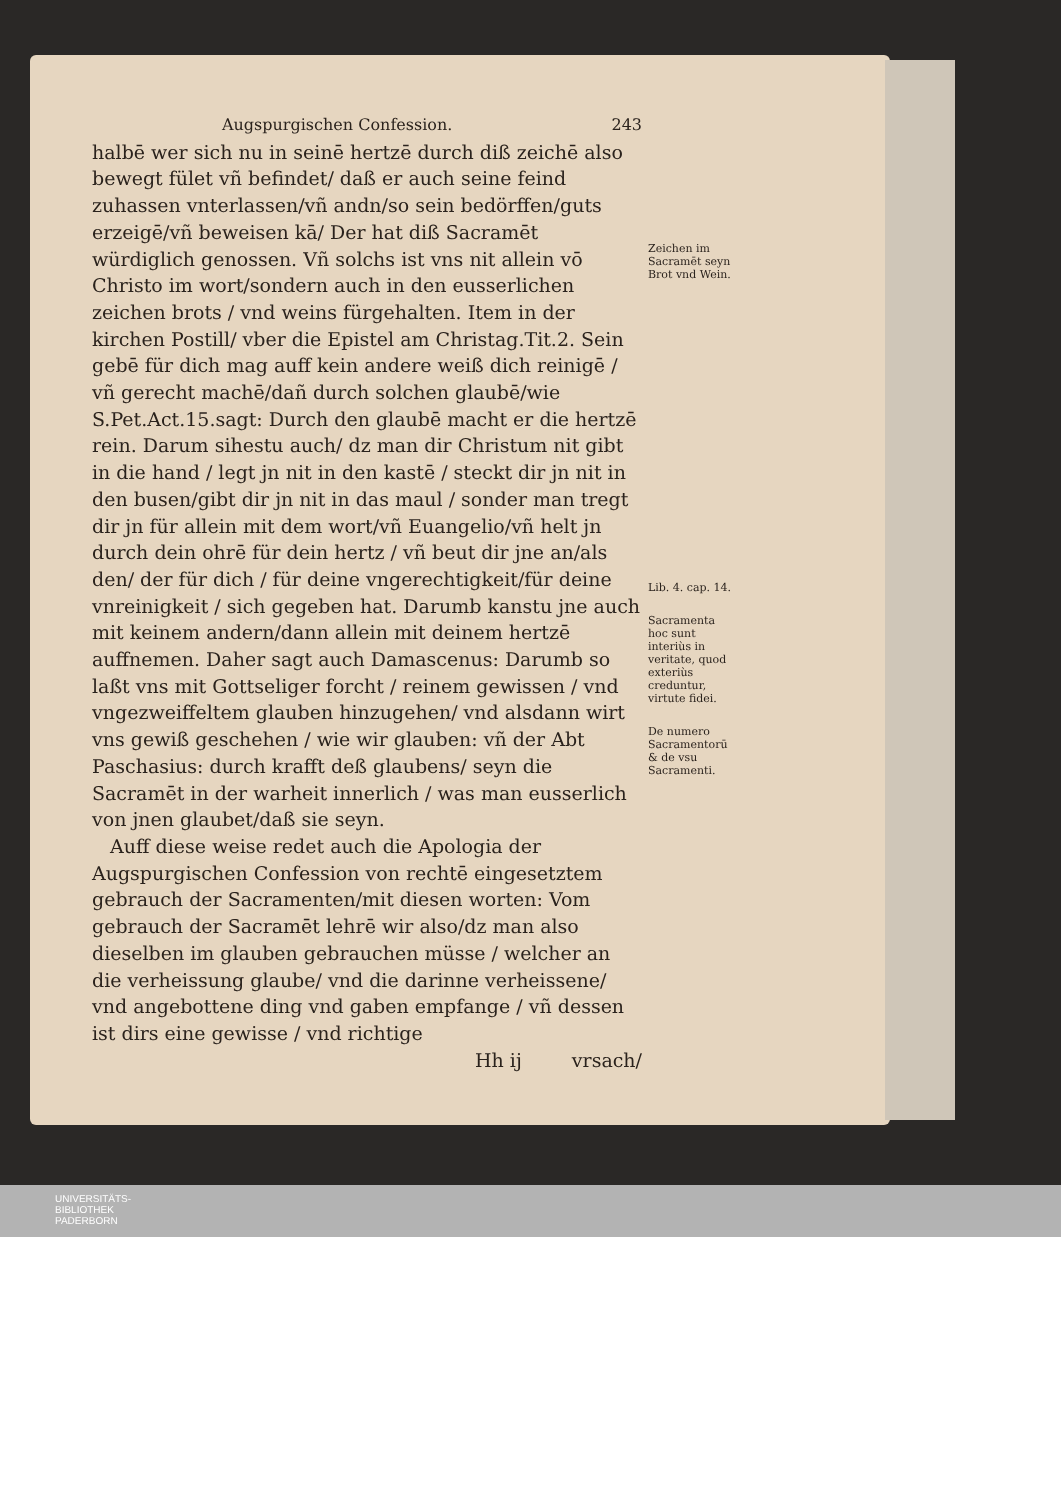Augspurgischen Confession. 243
halbē wer sich nu in seinē hertzē durch diß zeichē also bewegt fület vñ befindet/ daß er auch seine feind zuhassen vnterlassen/vñ andn/so sein bedörffen/guts erzeigē/vñ beweisen kā/ Der hat diß Sacramēt würdiglich genossen. Vñ solchs ist vns nit allein vō Christo im wort/sondern auch in den eusserlichen zeichen brots / vnd weins fürgehalten. Item in der kirchen Postill/ vber die Epistel am Christag.Tit.2. Sein gebē für dich mag auff kein andere weiß dich reinigē / vñ gerecht machē/dañ durch solchen glaubē/wie S.Pet.Act.15.sagt: Durch den glaubē macht er die hertzē rein. Darum sihestu auch/ dz man dir Christum nit gibt in die hand / legt jn nit in den kastē / steckt dir jn nit in den busen/gibt dir jn nit in das maul / sonder man tregt dir jn für allein mit dem wort/vñ Euangelio/vñ helt jn durch dein ohrē für dein hertz / vñ beut dir jne an/als den/ der für dich / für deine vngerechtigkeit/für deine vnreinigkeit / sich gegeben hat. Darumb kanstu jne auch mit keinem andern/dann allein mit deinem hertzē auffnemen. Daher sagt auch Damascenus: Darumb so laßt vns mit Gottseliger forcht / reinem gewissen / vnd vngezweiffeltem glauben hinzugehen/ vnd alsdann wirt vns gewiß geschehen / wie wir glauben: vñ der Abt Paschasius: durch krafft deß glaubens/ seyn die Sacramēt in der warheit innerlich / was man eusserlich von jnen glaubet/daß sie seyn.
Auff diese weise redet auch die Apologia der Augspurgischen Confession von rechtē eingesetztem gebrauch der Sacramenten/mit diesen worten: Vom gebrauch der Sacramēt lehrē wir also/dz man also dieselben im glauben gebrauchen müsse / welcher an die verheissung glaube/ vnd die darinne verheissene/ vnd angebottene ding vnd gaben empfange / vñ dessen ist dirs eine gewisse / vnd richtige
Hh ij vrsach/
Zeichen im Sacramēt seyn Brot vnd Wein.
Lib. 4. cap. 14.
Sacramenta hoc sunt interiùs in veritate, quod exteriùs creduntur, virtute fidei.
De numero Sacramentorū & de vsu Sacramenti.
UNIVERSITÄTS-
BIBLIOTHEK
PADERBORN